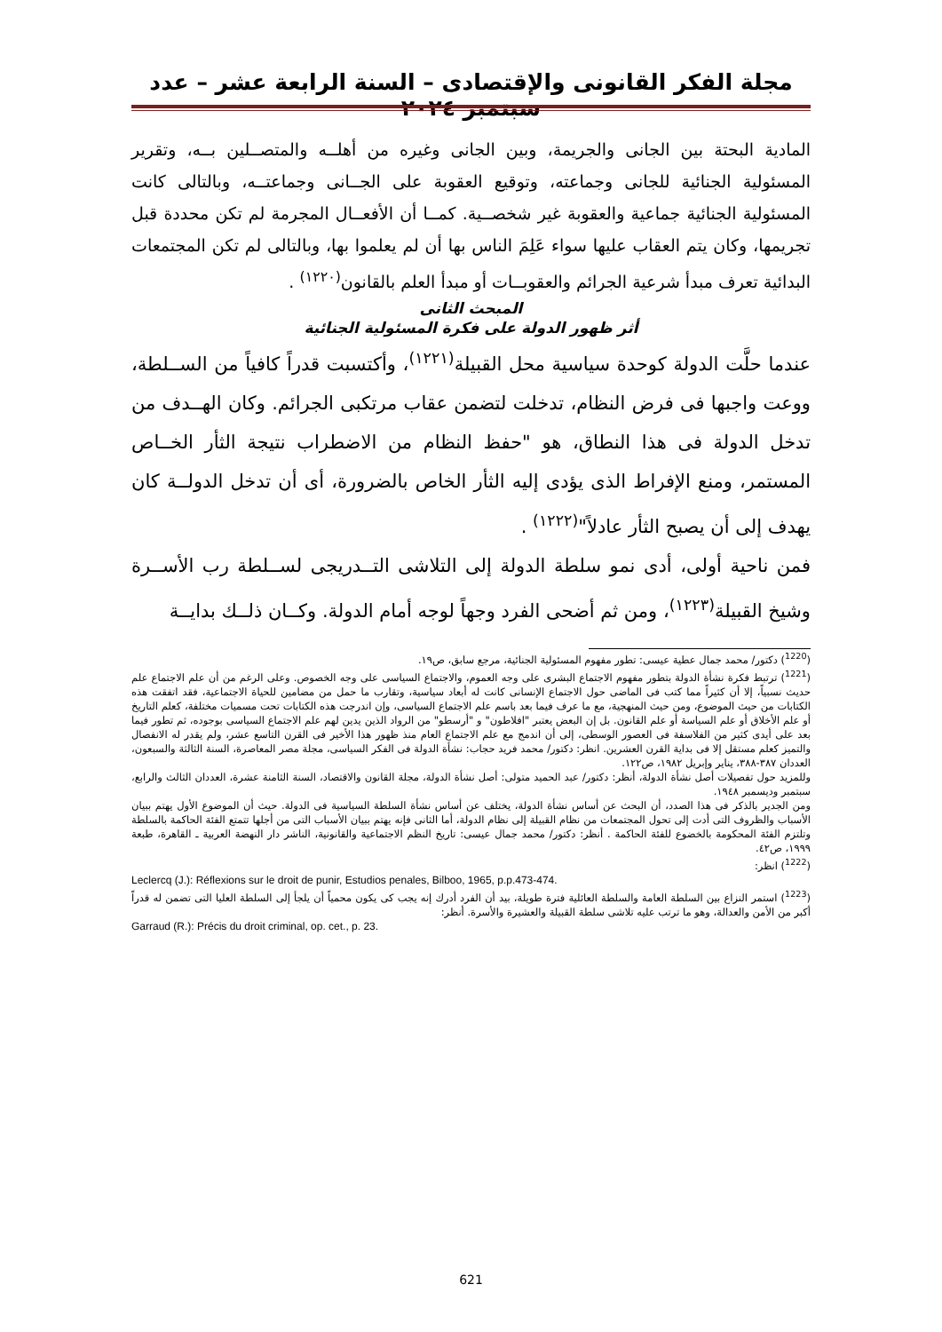مجلة الفكر القانونى والإقتصادى – السنة الرابعة عشر – عدد سبتمبر ٢٠٢٤
المادية البحتة بين الجانى والجريمة، وبين الجانى وغيره من أهلــه والمتصــلين بــه، وتقرير المسئولية الجنائية للجانى وجماعته، وتوقيع العقوبة على الجــانى وجماعتــه، وبالتالى كانت المسئولية الجنائية جماعية والعقوبة غير شخصــية. كمــا أن الأفعــال المجرمة لم تكن محددة قبل تجريمها، وكان يتم العقاب عليها سواء عَلِمَ الناس بها أن لم يعلموا بها، وبالتالى لم تكن المجتمعات البدائية تعرف مبدأ شرعية الجرائم والعقوبــات أو مبدأ العلم بالقانون<sup>(١٢٢٠)</sup> .
المبحث الثانى
أثر ظهور الدولة على فكرة المسئولية الجنائية
عندما حلَّت الدولة كوحدة سياسية محل القبيلة<sup>(١٢٢١)</sup>، وأكتسبت قدراً كافياً من الســلطة، ووعت واجبها فى فرض النظام، تدخلت لتضمن عقاب مرتكبى الجرائم. وكان الهــدف من تدخل الدولة فى هذا النطاق، هو "حفظ النظام من الاضطراب نتيجة الثأر الخــاص المستمر، ومنع الإفراط الذى يؤدى إليه الثأر الخاص بالضرورة، أى أن تدخل الدولــة كان يهدف إلى أن يصبح الثأر عادلاً"<sup>(١٢٢٢)</sup> .
فمن ناحية أولى، أدى نمو سلطة الدولة إلى التلاشى التــدريجى لســلطة رب الأســرة وشيخ القبيلة<sup>(١٢٢٣)</sup>، ومن ثم أضحى الفرد وجهاً لوجه أمام الدولة. وكــان ذلــك بدايــة
(<sup>1220</sup>) دكتور/ محمد جمال عطية عيسى: تطور مفهوم المسئولية الجنائية، مرجع سابق، ص١٩.
(<sup>1221</sup>) ترتبط فكرة نشأة الدولة بتطور مفهوم الاجتماع البشرى على وجه العموم، والاجتماع السياسى على وجه الخصوص. وعلى الرغم من أن علم الاجتماع علم حديث نسبياً، إلا أن كثيراً مما كتب فى الماضى حول الاجتماع الإنسانى كانت له أبعاد سياسية، وتقارب ما حمل من مضامين للحياة الاجتماعية، فقد اتفقت هذه الكتابات من حيث الموضوع، ومن حيث المنهجية، مع ما عرف فيما بعد باسم علم الاجتماع السياسى، وإن اندرجت هذه الكتابات تحت مسميات مختلفة، كعلم التاريخ أو علم الأخلاق أو علم السياسة أو علم القانون. بل إن البعض يعتبر "افلاطون" و "أرسطو" من الرواد الذين يدين لهم علم الاجتماع السياسى بوجوده، ثم تطور فيما بعد على أيدى كثير من الفلاسفة فى العصور الوسطى، إلى أن اندمج مع علم الاجتماع العام منذ ظهور هذا الأخير فى القرن التاسع عشر، ولم يقدر له الانفصال والتميز كعلم مستقل إلا فى بداية القرن العشرين. انظر: دكتور/ محمد فريد حجاب: نشأة الدولة فى الفكر السياسى، مجلة مصر المعاصرة، السنة الثالثة والسبعون، العددان ٣٨٧-٣٨٨، يناير وإبريل ١٩٨٢، ص١٢٢.
وللمزيد حول تفصيلات أصل نشأة الدولة، أنظر: دكتور/ عبد الحميد متولى: أصل نشأة الدولة، مجلة القانون والاقتصاد، السنة الثامنة عشرة، العددان الثالث والرابع، سبتمبر وديسمبر ١٩٤٨.
ومن الجدير بالذكر فى هذا الصدد، أن البحث عن أساس نشأة الدولة، يختلف عن أساس نشأة السلطة السياسية فى الدولة. حيث أن الموضوع الأول يهتم ببيان الأسباب والظروف التى أدت إلى تحول المجتمعات من نظام القبيلة إلى نظام الدولة، أما الثانى فإنه يهتم ببيان الأسباب التى من أجلها تتمتع الفئة الحاكمة بالسلطة وتلتزم الفئة المحكومة بالخضوع للفئة الحاكمة . أنظر: دكتور/ محمد جمال عيسى: تاريخ النظم الاجتماعية والقانونية، الناشر دار النهضة العربية ـ القاهرة، طبعة ١٩٩٩، ص٤٢.
(<sup>1222</sup>) انظر:
Leclercq (J.): Réflexions sur le droit de punir, Estudios penales, Bilboo, 1965, p.p.473-474.
(<sup>1223</sup>) استمر النزاع بين السلطة العامة والسلطة العائلية فترة طويلة، بيد أن الفرد أدرك إنه يجب كى يكون محمياً أن يلجأ إلى السلطة العليا التى تضمن له قدراً أكبر من الأمن والعدالة، وهو ما ترتب عليه تلاشى سلطة القبيلة والعشيرة والأسرة. أنظر:
Garraud (R.): Précis du droit criminal, op. cet., p. 23.
621